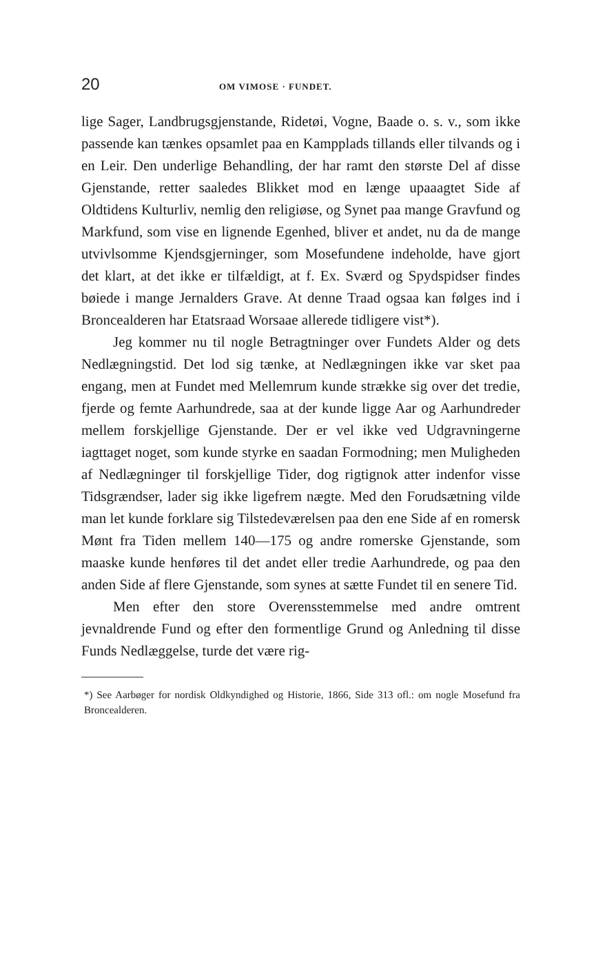20 OM VIMOSE · FUNDET.
lige Sager, Landbrugsgjenstande, Ridetøi, Vogne, Baade o. s. v., som ikke passende kan tænkes opsamlet paa en Kampplads tillands eller tilvands og i en Leir. Den underlige Behandling, der har ramt den største Del af disse Gjenstande, retter saaledes Blikket mod en længe upaaagtet Side af Oldtidens Kulturliv, nemlig den religiøse, og Synet paa mange Gravfund og Markfund, som vise en lignende Egenhed, bliver et andet, nu da de mange utvivlsomme Kjendsgjerninger, som Mosefundene indeholde, have gjort det klart, at det ikke er tilfældigt, at f. Ex. Sværd og Spydspidser findes bøiede i mange Jernalders Grave. At denne Traad ogsaa kan følges ind i Broncealderen har Etatsraad Worsaae allerede tidligere vist*).
Jeg kommer nu til nogle Betragtninger over Fundets Alder og dets Nedlægningstid. Det lod sig tænke, at Nedlægningen ikke var sket paa engang, men at Fundet med Mellemrum kunde strække sig over det tredie, fjerde og femte Aarhundrede, saa at der kunde ligge Aar og Aarhundreder mellem forskjellige Gjenstande. Der er vel ikke ved Udgravningerne iagttaget noget, som kunde styrke en saadan Formodning; men Muligheden af Nedlægninger til forskjellige Tider, dog rigtignok atter indenfor visse Tidsgrændser, lader sig ikke ligefrem nægte. Med den Forudsætning vilde man let kunde forklare sig Tilstedeværelsen paa den ene Side af en romersk Mønt fra Tiden mellem 140—175 og andre romerske Gjenstande, som maaske kunde henføres til det andet eller tredie Aarhundrede, og paa den anden Side af flere Gjenstande, som synes at sætte Fundet til en senere Tid.
Men efter den store Overensstemmelse med andre omtrent jevnaldrende Fund og efter den formentlige Grund og Anledning til disse Funds Nedlæggelse, turde det være rig-
*) See Aarbøger for nordisk Oldkyndighed og Historie, 1866, Side 313 ofl.: om nogle Mosefund fra Broncealderen.